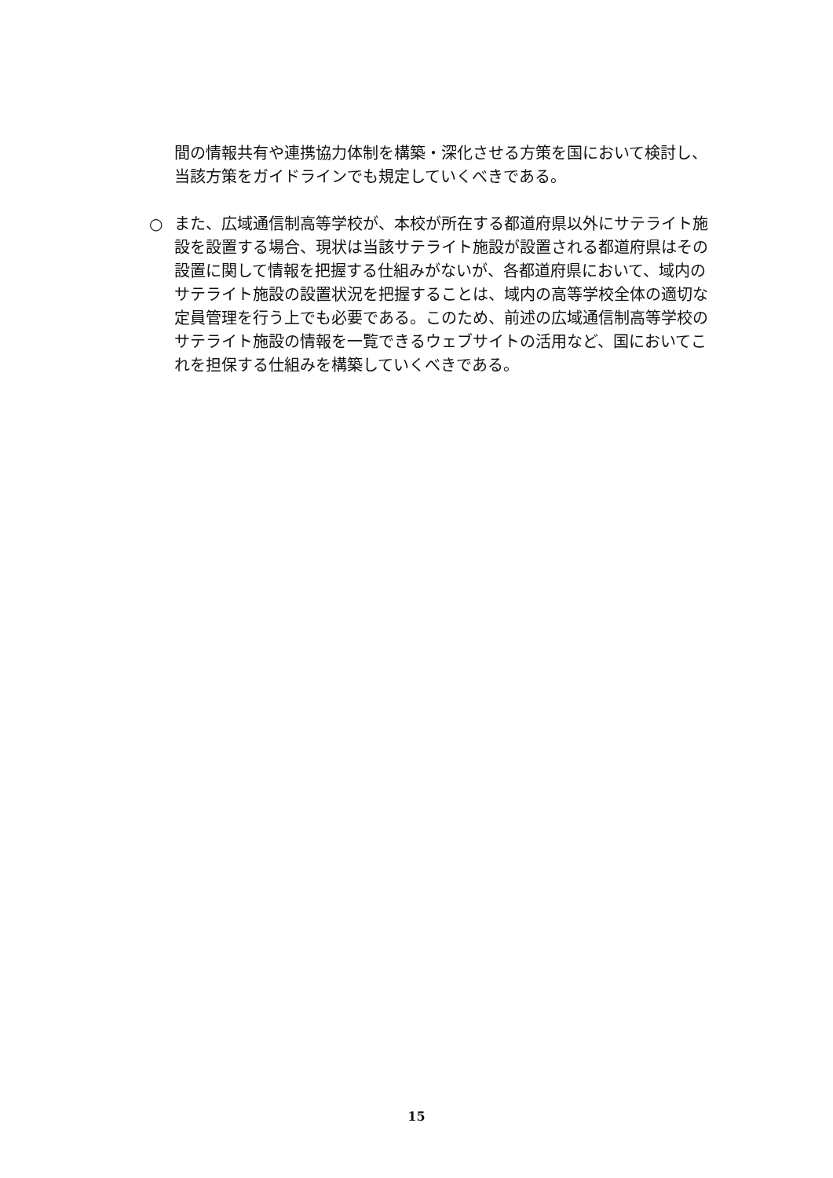間の情報共有や連携協力体制を構築・深化させる方策を国において検討し、当該方策をガイドラインでも規定していくべきである。
○ また、広域通信制高等学校が、本校が所在する都道府県以外にサテライト施設を設置する場合、現状は当該サテライト施設が設置される都道府県はその設置に関して情報を把握する仕組みがないが、各都道府県において、域内のサテライト施設の設置状況を把握することは、域内の高等学校全体の適切な定員管理を行う上でも必要である。このため、前述の広域通信制高等学校のサテライト施設の情報を一覧できるウェブサイトの活用など、国においてこれを担保する仕組みを構築していくべきである。
15